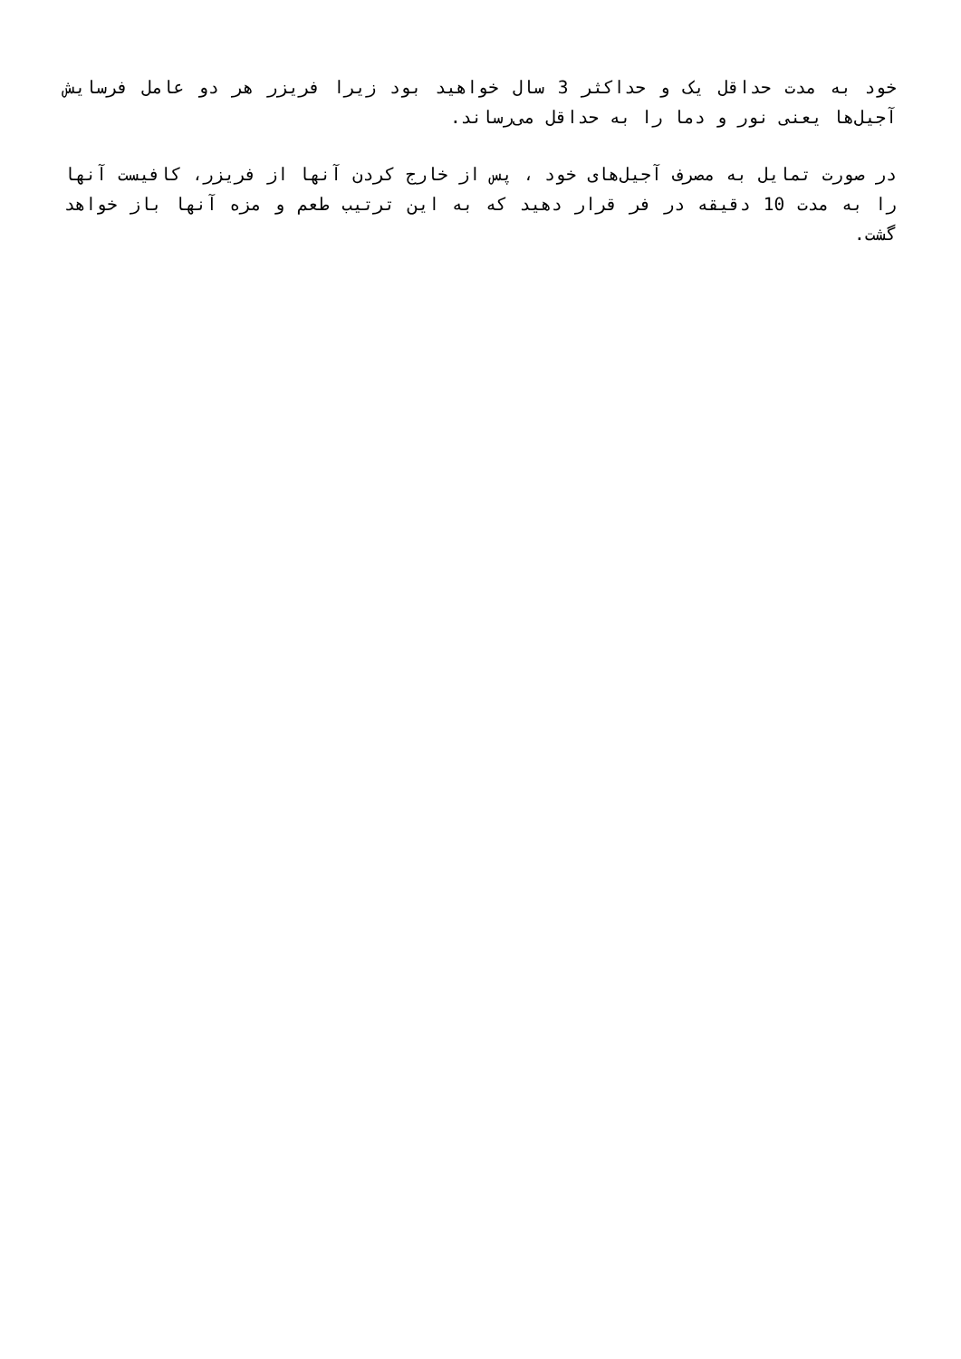خود به مدت حداقل یک و حداکثر 3 سال خواهید بود زیرا فریزر هر دو عامل فرسایش آجیل‌ها یعنی نور و دما را به حداقل می‌رساند.
در صورت تمایل به مصرف آجیل‌های خود ، پس از خارج کردن آنها از فریزر، کافیست آنها را به مدت 10 دقیقه در فر قرار دهید که به این ترتیب طعم و مزه آنها باز خواهد گشت.